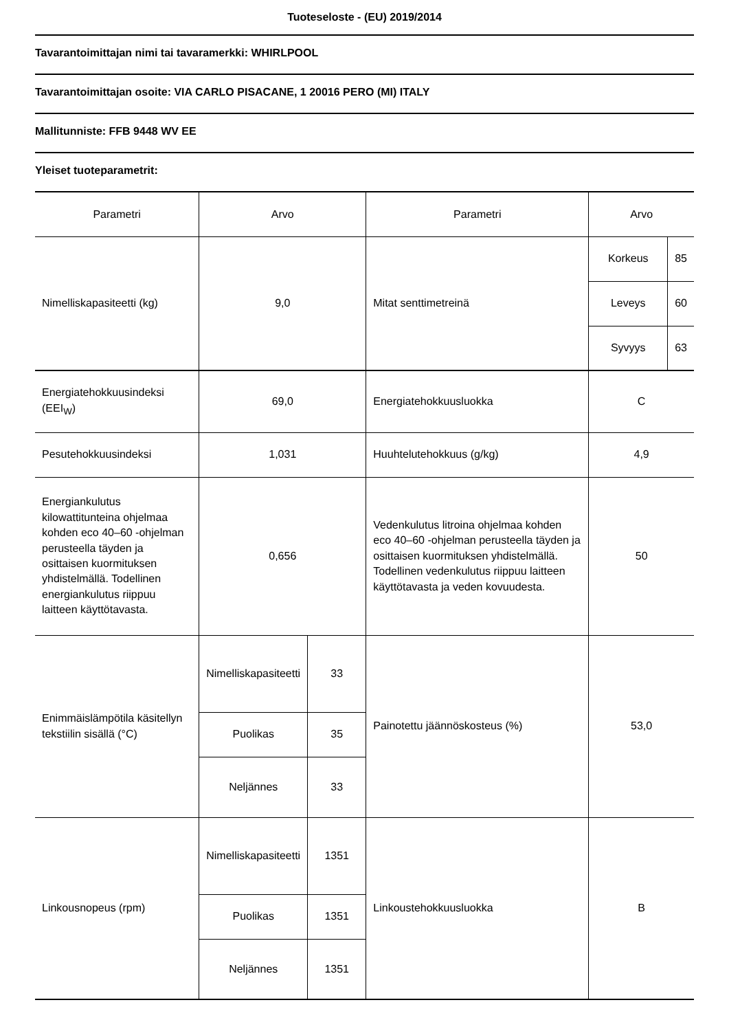Tuoteseloste - (EU) 2019/2014
Tavarantoimittajan nimi tai tavaramerkki: WHIRLPOOL
Tavarantoimittajan osoite: VIA CARLO PISACANE, 1 20016 PERO (MI) ITALY
Mallitunniste: FFB 9448 WV EE
Yleiset tuoteparametrit:
| Parametri | Arvo | | Parametri | Arvo | |
| Nimelliskapasiteetti (kg) | 9,0 | | Mitat senttimetreinä | Korkeus | 85 |
| | | | | Leveys | 60 |
| | | | | Syvyys | 63 |
| Energiatehokkuusindeksi (EEI<sub>W</sub>) | 69,0 | | Energiatehokkuusluokka | C | |
| Pesutehokkuusindeksi | 1,031 | | Huuhtelutehokkuus (g/kg) | 4,9 | |
| Energiankulutus kilowattitunteina ohjelmaa kohden eco 40–60 -ohjelman perusteella täyden ja osittaisen kuormituksen yhdistelmällä. Todellinen energiankulutus riippuu laitteen käyttötavasta. | 0,656 | | Vedenkulutus litroina ohjelmaa kohden eco 40–60 -ohjelman perusteella täyden ja osittaisen kuormituksen yhdistelmällä. Todellinen vedenkulutus riippuu laitteen käyttötavasta ja veden kovuudesta. | 50 | |
| Enimmäislämpötila käsitellyn tekstiilin sisällä (°C) | Nimelliskapasiteetti | 33 | Painotettu jäännöskosteus (%) | 53,0 | |
| | Puolikas | 35 | | | |
| | Neljännes | 33 | | | |
| Linkousnopeus (rpm) | Nimelliskapasiteetti | 1351 | Linkoustehokkuusluokka | B | |
| | Puolikas | 1351 | | | |
| | Neljännes | 1351 | | | |